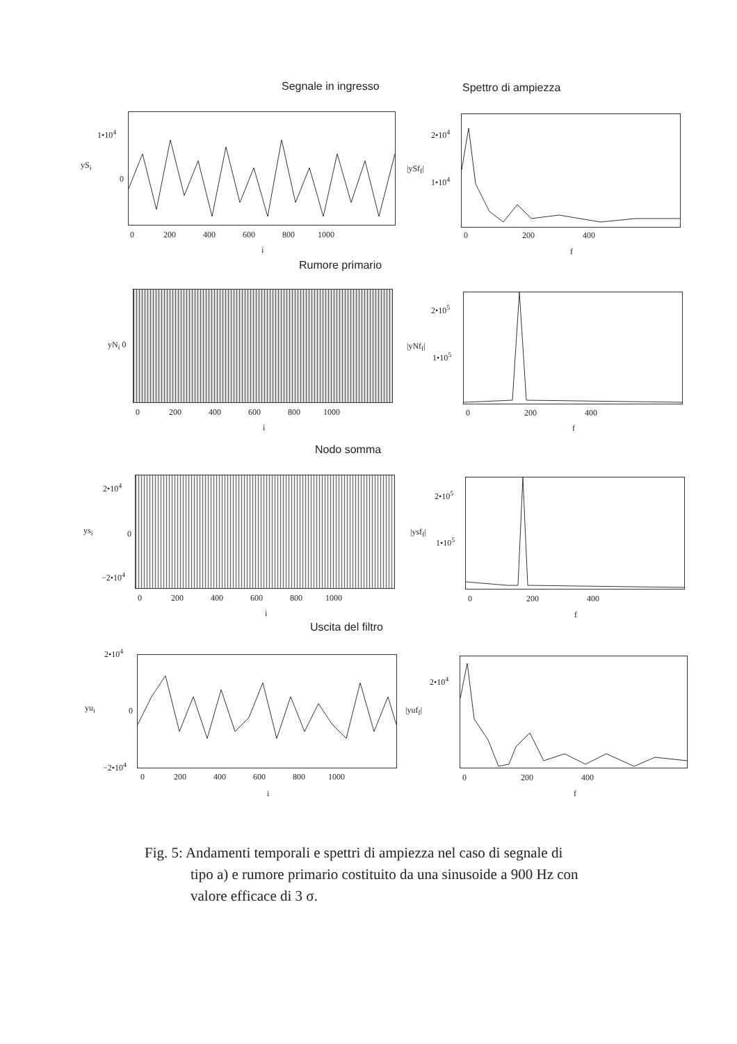Segnale in ingresso Spettro di ampiezza
Rumore primario
Nodo somma
Uscita del filtro
1•10<sup>4</sup>
yS<sub>i</sub>
0
0 200 400 600 800 1000
i
2•10<sup>4</sup>
|ySf<sub>f</sub>|
1•10<sup>4</sup>
0 200 400
f
yN<sub>i</sub> 0
0 200 400 600 800 1000
i
2•10<sup>5</sup>
|yNf<sub>f</sub>|
1•10<sup>5</sup>
0 200 400
f
2•10<sup>4</sup>
ys<sub>i</sub> 0
−2•10<sup>4</sup>
0 200 400 600 800 1000
i
2•10<sup>5</sup>
|ysf<sub>f</sub>|
1•10<sup>5</sup>
0 200 400
f
2•10<sup>4</sup>
yu<sub>i</sub> 0
−2•10<sup>4</sup>
0 200 400 600 800 1000
i
2•10<sup>4</sup>
|yuf<sub>f</sub>|
0 200 400
f
Fig. 5: Andamenti temporali e spettri di ampiezza nel caso di segnale di
tipo a) e rumore primario costituito da una sinusoide a 900 Hz con
valore efficace di 3 σ.